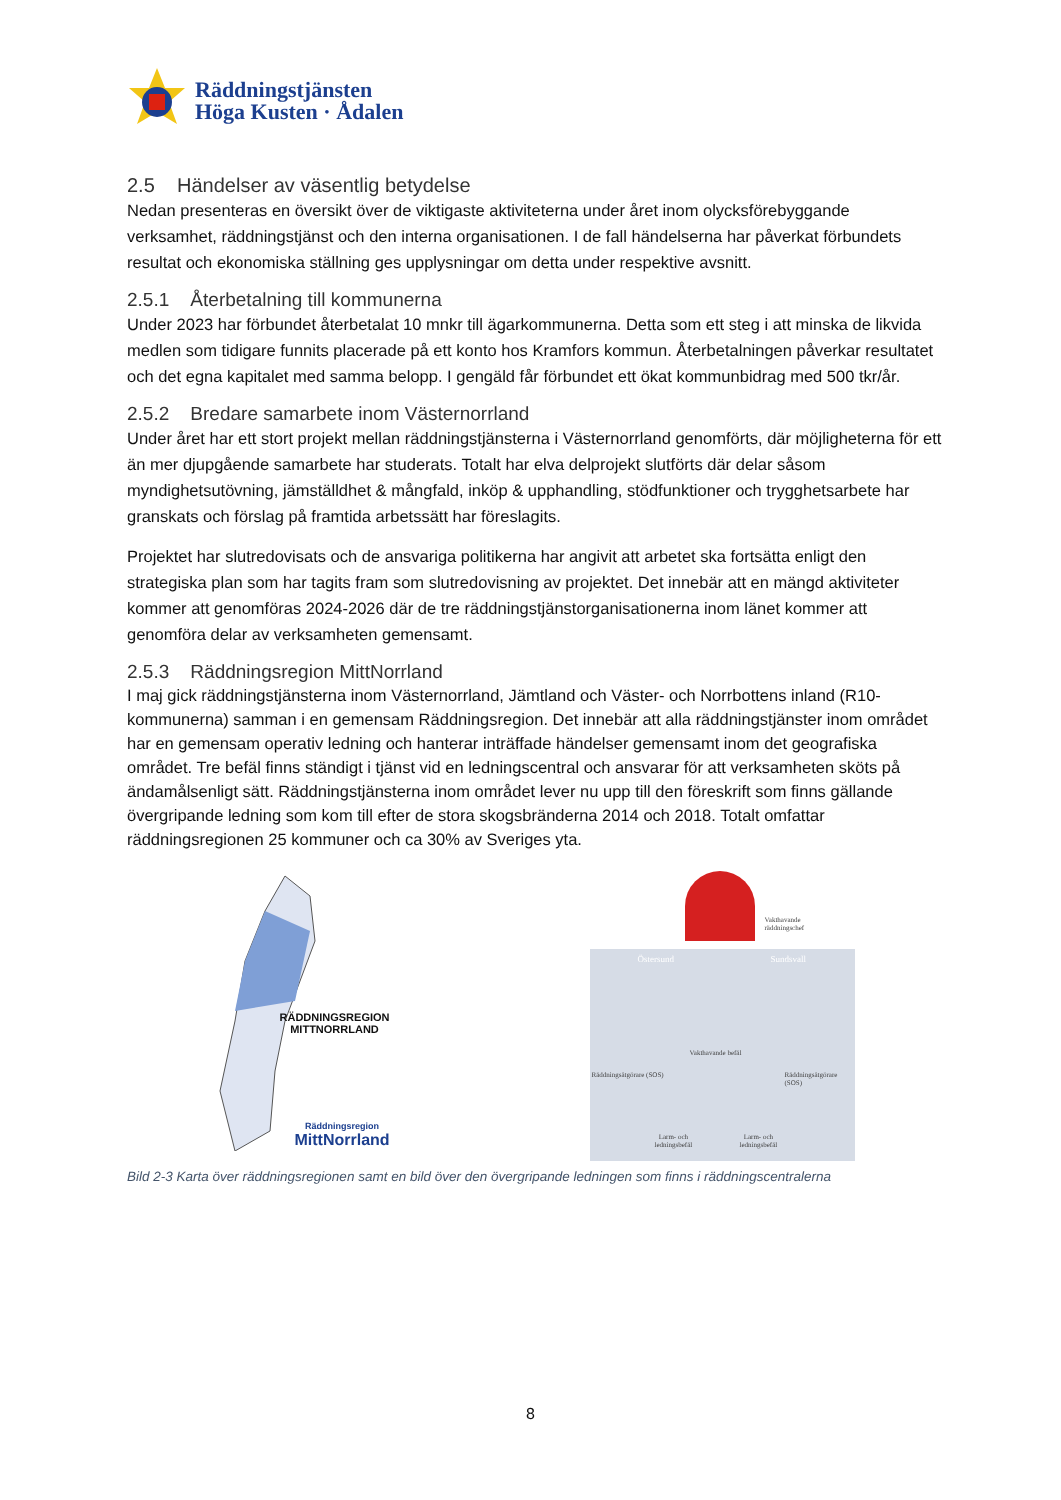Räddningstjänsten
Höga Kusten · Ådalen
2.5 Händelser av väsentlig betydelse
Nedan presenteras en översikt över de viktigaste aktiviteterna under året inom olycksförebyggande verksamhet, räddningstjänst och den interna organisationen. I de fall händelserna har påverkat förbundets resultat och ekonomiska ställning ges upplysningar om detta under respektive avsnitt.
2.5.1 Återbetalning till kommunerna
Under 2023 har förbundet återbetalat 10 mnkr till ägarkommunerna. Detta som ett steg i att minska de likvida medlen som tidigare funnits placerade på ett konto hos Kramfors kommun. Återbetalningen påverkar resultatet och det egna kapitalet med samma belopp. I gengäld får förbundet ett ökat kommunbidrag med 500 tkr/år.
2.5.2 Bredare samarbete inom Västernorrland
Under året har ett stort projekt mellan räddningstjänsterna i Västernorrland genomförts, där möjligheterna för ett än mer djupgående samarbete har studerats. Totalt har elva delprojekt slutförts där delar såsom myndighetsutövning, jämställdhet & mångfald, inköp & upphandling, stödfunktioner och trygghetsarbete har granskats och förslag på framtida arbetssätt har föreslagits.
Projektet har slutredovisats och de ansvariga politikerna har angivit att arbetet ska fortsätta enligt den strategiska plan som har tagits fram som slutredovisning av projektet. Det innebär att en mängd aktiviteter kommer att genomföras 2024-2026 där de tre räddningstjänstorganisationerna inom länet kommer att genomföra delar av verksamheten gemensamt.
2.5.3 Räddningsregion MittNorrland
I maj gick räddningstjänsterna inom Västernorrland, Jämtland och Väster- och Norrbottens inland (R10-kommunerna) samman i en gemensam Räddningsregion. Det innebär att alla räddningstjänster inom området har en gemensam operativ ledning och hanterar inträffade händelser gemensamt inom det geografiska området. Tre befäl finns ständigt i tjänst vid en ledningscentral och ansvarar för att verksamheten sköts på ändamålsenligt sätt. Räddningstjänsterna inom området lever nu upp till den föreskrift som finns gällande övergripande ledning som kom till efter de stora skogsbränderna 2014 och 2018. Totalt omfattar räddningsregionen 25 kommuner och ca 30% av Sveriges yta.
RÄDDNINGSREGION
MITTNORRLAND
Räddningsregion
MittNorrland
Vakthavande
räddningschef
Östersund Sundsvall
Vakthavande befäl
Räddningsåtgörare (SOS) Räddningsåtgörare (SOS)
Larm- och
ledningsbefäl
Larm- och
ledningsbefäl
Bild 2-3 Karta över räddningsregionen samt en bild över den övergripande ledningen som finns i räddningscentralerna
8